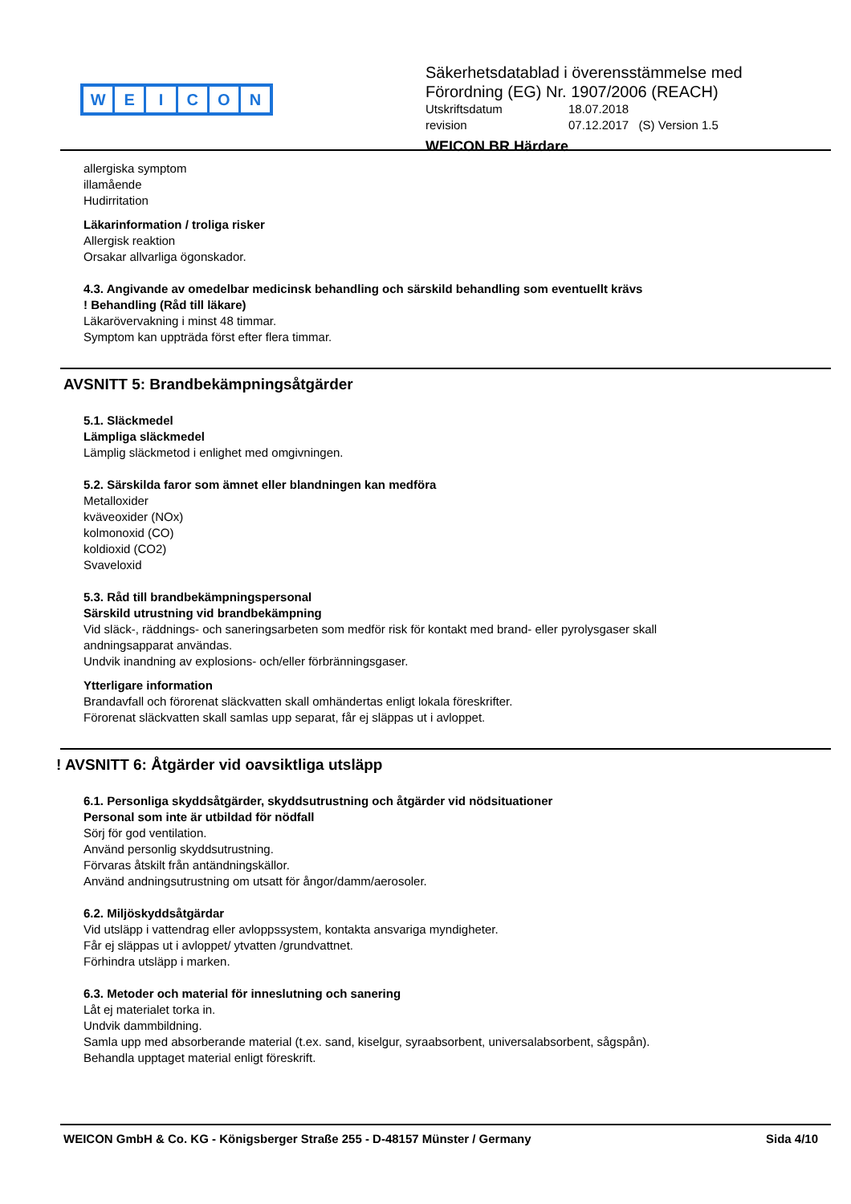WEICON
Säkerhetsdatablad i överensstämmelse med
Förordning (EG) Nr. 1907/2006 (REACH)
Utskriftsdatum 18.07.2018
revision 07.12.2017 (S) Version 1.5
WEICON BR Härdare
allergiska symptom
illamående
Hudirritation
Läkarinformation / troliga risker
Allergisk reaktion
Orsakar allvarliga ögonskador.
4.3. Angivande av omedelbar medicinsk behandling och särskild behandling som eventuellt krävs
! Behandling (Råd till läkare)
Läkarövervakning i minst 48 timmar.
Symptom kan uppträda först efter flera timmar.
AVSNITT 5: Brandbekämpningsåtgärder
5.1. Släckmedel
Lämpliga släckmedel
Lämplig släckmetod i enlighet med omgivningen.
5.2. Särskilda faror som ämnet eller blandningen kan medföra
Metalloxider
kväveoxider (NOx)
kolmonoxid (CO)
koldioxid (CO2)
Svaveloxid
5.3. Råd till brandbekämpningspersonal
Särskild utrustning vid brandbekämpning
Vid släck-, räddnings- och saneringsarbeten som medför risk för kontakt med brand- eller pyrolysgaser skall
andningsapparat användas.
Undvik inandning av explosions- och/eller förbränningsgaser.
Ytterligare information
Brandavfall och förorenat släckvatten skall omhändertas enligt lokala föreskrifter.
Förorenat släckvatten skall samlas upp separat, får ej släppas ut i avloppet.
! AVSNITT 6: Åtgärder vid oavsiktliga utsläpp
6.1. Personliga skyddsåtgärder, skyddsutrustning och åtgärder vid nödsituationer
Personal som inte är utbildad för nödfall
Sörj för god ventilation.
Använd personlig skyddsutrustning.
Förvaras åtskilt från antändningskällor.
Använd andningsutrustning om utsatt för ångor/damm/aerosoler.
6.2. Miljöskyddsåtgärdar
Vid utsläpp i vattendrag eller avloppssystem, kontakta ansvariga myndigheter.
Får ej släppas ut i avloppet/ ytvatten /grundvattnet.
Förhindra utsläpp i marken.
6.3. Metoder och material för inneslutning och sanering
Låt ej materialet torka in.
Undvik dammbildning.
Samla upp med absorberande material (t.ex. sand, kiselgur, syraabsorbent, universalabsorbent, sågspån).
Behandla upptaget material enligt föreskrift.
WEICON GmbH & Co. KG - Königsberger Straße 255 - D-48157 Münster / Germany Sida 4/10